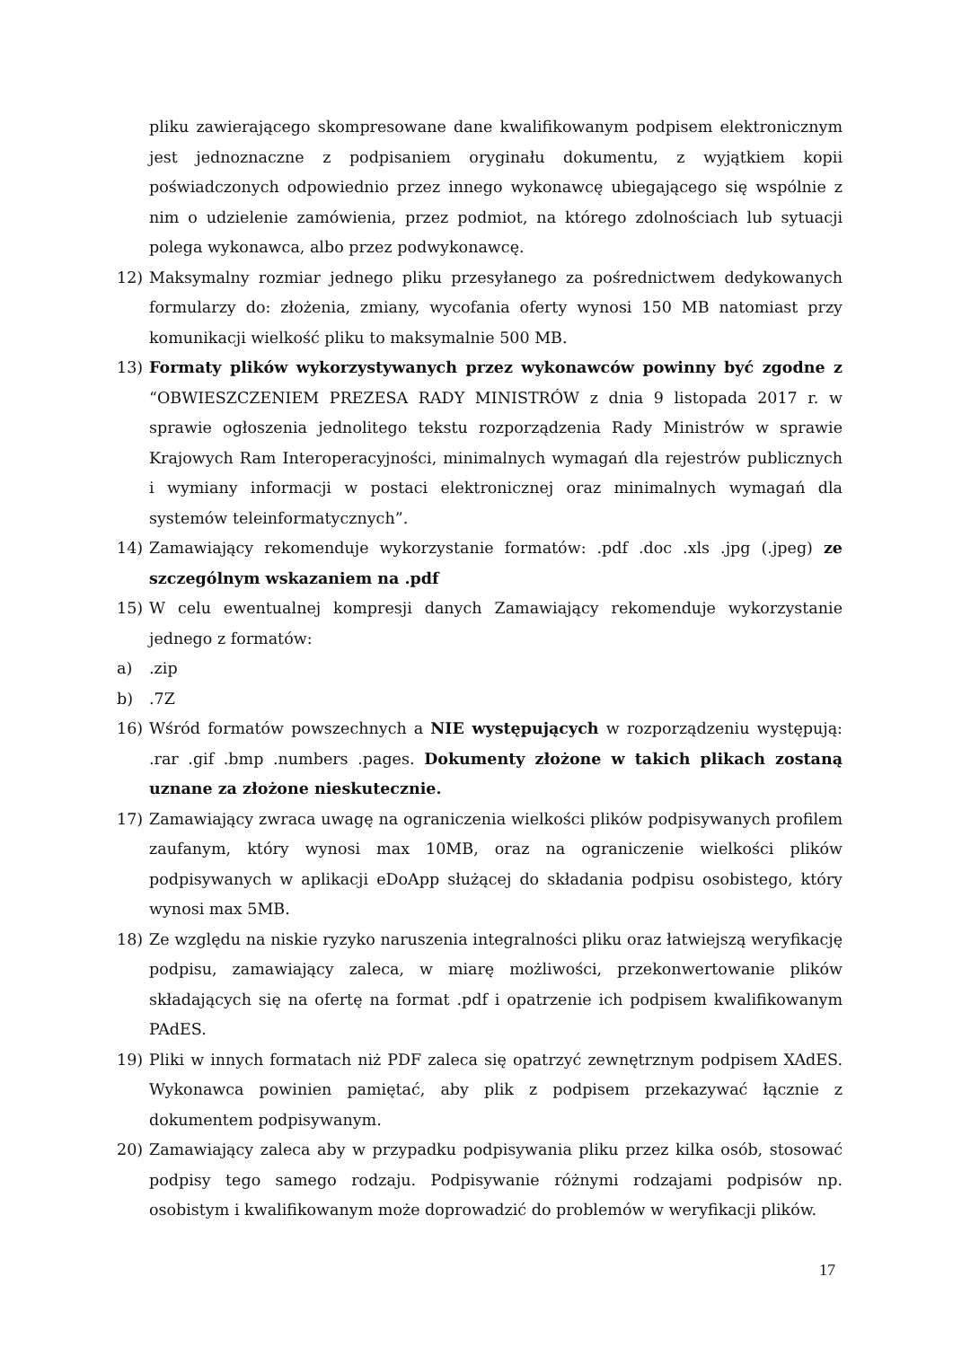pliku zawierającego skompresowane dane kwalifikowanym podpisem elektronicznym jest jednoznaczne z podpisaniem oryginału dokumentu, z wyjątkiem kopii poświadczonych odpowiednio przez innego wykonawcę ubiegającego się wspólnie z nim o udzielenie zamówienia, przez podmiot, na którego zdolnościach lub sytuacji polega wykonawca, albo przez podwykonawcę.
12) Maksymalny rozmiar jednego pliku przesyłanego za pośrednictwem dedykowanych formularzy do: złożenia, zmiany, wycofania oferty wynosi 150 MB natomiast przy komunikacji wielkość pliku to maksymalnie 500 MB.
13) Formaty plików wykorzystywanych przez wykonawców powinny być zgodne z “OBWIESZCZENIEM PREZESA RADY MINISTRÓW z dnia 9 listopada 2017 r. w sprawie ogłoszenia jednolitego tekstu rozporządzenia Rady Ministrów w sprawie Krajowych Ram Interoperacyjności, minimalnych wymagań dla rejestrów publicznych i wymiany informacji w postaci elektronicznej oraz minimalnych wymagań dla systemów teleinformatycznych”.
14) Zamawiający rekomenduje wykorzystanie formatów: .pdf .doc .xls .jpg (.jpeg) ze szczególnym wskazaniem na .pdf
15) W celu ewentualnej kompresji danych Zamawiający rekomenduje wykorzystanie jednego z formatów:
a).zip
b).7Z
16) Wśród formatów powszechnych a NIE występujących w rozporządzeniu występują: .rar .gif .bmp .numbers .pages. Dokumenty złożone w takich plikach zostaną uznane za złożone nieskutecznie.
17) Zamawiający zwraca uwagę na ograniczenia wielkości plików podpisywanych profilem zaufanym, który wynosi max 10MB, oraz na ograniczenie wielkości plików podpisywanych w aplikacji eDoApp służącej do składania podpisu osobistego, który wynosi max 5MB.
18) Ze względu na niskie ryzyko naruszenia integralności pliku oraz łatwiejszą weryfikację podpisu, zamawiający zaleca, w miarę możliwości, przekonwertowanie plików składających się na ofertę na format .pdf i opatrzenie ich podpisem kwalifikowanym PAdES.
19) Pliki w innych formatach niż PDF zaleca się opatrzyć zewnętrznym podpisem XAdES. Wykonawca powinien pamiętać, aby plik z podpisem przekazywać łącznie z dokumentem podpisywanym.
20) Zamawiający zaleca aby w przypadku podpisywania pliku przez kilka osób, stosować podpisy tego samego rodzaju. Podpisywanie różnymi rodzajami podpisów np. osobistym i kwalifikowanym może doprowadzić do problemów w weryfikacji plików.
17